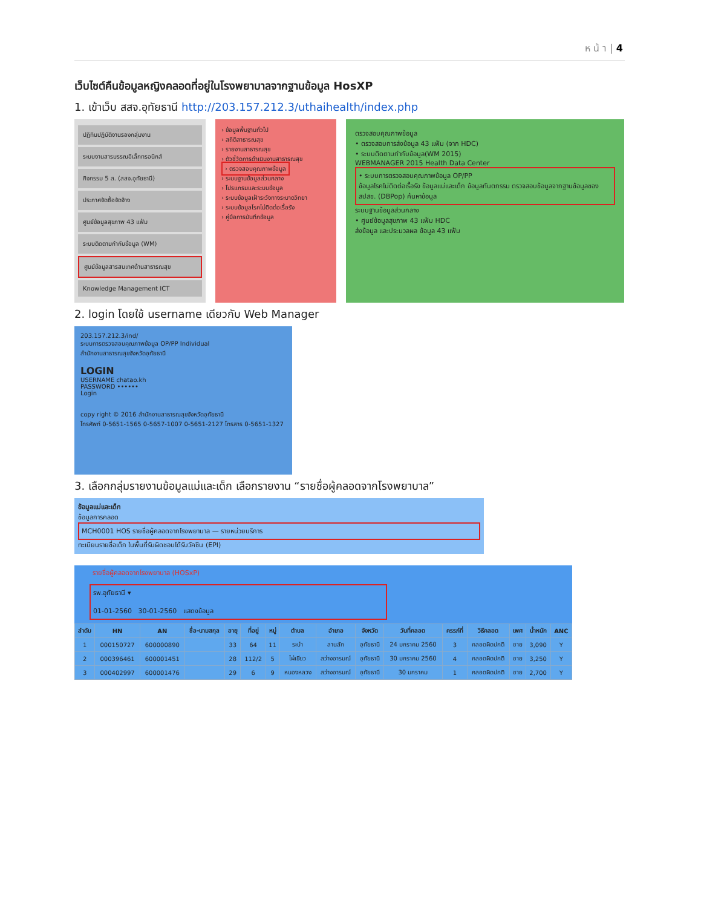ห น้ า | 4
เว็บไซต์คืนข้อมูลหญิงคลอดที่อยู่ในโรงพยาบาลจากฐานข้อมูล HosXP
1. เข้าเว็บ สสจ.อุทัยธานี http://203.157.212.3/uthaihealth/index.php
ปฏิทินปฏิบัติงานรองกลุ่มงาน
ระบบงานสารบรรณอิเล็กทรอนิกส์
กิจกรรม 5 ส. (สสจ.อุทัยธานี)
ประกาศจัดซื้อจัดจ้าง
ศูนย์ข้อมูลสุขภาพ 43 แฟ้ม
ระบบติดตามกำกับข้อมูล (WM)
ศูนย์ข้อมูลสารสนเทศด้านสาธารณสุข
Knowledge Management ICT
› ข้อมูลพื้นฐานทั่วไป
› สถิติสาธารณสุข
› รายงานสาธารณสุข
› ตัวชี้วัดการดำเนินงานสาธารณสุข
› ตรวจสอบคุณภาพข้อมูล
› ระบบฐานข้อมูลส่วนกลาง
› โปรแกรมและระบบข้อมูล
› ระบบข้อมูลเฝ้าระวังทางระบาดวิทยา
› ระบบข้อมูลโรคไม่ติดต่อเรื้อรัง
› คู่มือการบันทึกข้อมูล
ตรวจสอบคุณภาพข้อมูล
• ตรวจสอบการส่งข้อมูล 43 แฟ้ม (จาก HDC)
• ระบบติดตามกำกับข้อมูล(WM 2015)
WEBMANAGER 2015 Health Data Center
• ระบบการตรวจสอบคุณภาพข้อมูล OP/PP
ข้อมูลโรคไม่ติดต่อเรื้อรัง ข้อมูลแม่และเด็ก ข้อมูลทันตกรรม ตรวจสอบข้อมูลจากฐานข้อมูลของ สปสช. (DBPop) ค้นหาข้อมูล
ระบบฐานข้อมูลส่วนกลาง
• ศูนย์ข้อมูลสุขภาพ 43 แฟ้ม HDC
ส่งข้อมูล และประมวลผล ข้อมูล 43 แฟ้ม
2. login โดยใช้ username เดียวกับ Web Manager
203.157.212.3/ind/
ระบบการตรวจสอบคุณภาพข้อมูล OP/PP Individual
สำนักงานสาธารณสุขจังหวัดอุทัยธานี
LOGIN
USERNAME chatao.kh
PASSWORD ••••••
Login
copy right © 2016 สำนักงานสาธารณสุขจังหวัดอุทัยธานี
โทรศัพท์ 0-5651-1565 0-5657-1007 0-5651-2127 โทรสาร 0-5651-1327
3. เลือกกลุ่มรายงานข้อมูลแม่และเด็ก เลือกรายงาน “รายชื่อผู้คลอดจากโรงพยาบาล”
ข้อมูลแม่และเด็ก
ข้อมูลการคลอด
MCH0001 HOS รายชื่อผู้คลอดจากโรงพยาบาล — รายหน่วยบริการ
ทะเบียนรายชื่อเด็ก ในพื้นที่รับผิดชอบได้รับวัคซีน (EPI)
รายชื่อผู้คลอดจากโรงพยาบาล (HOSxP)
รพ.อุทัยธานี ▾
01-01-2560 30-01-2560 แสดงข้อมูล
| ลำดับ | HN | AN | ชื่อ-นามสกุล | อายุ | ที่อยู่ | หมู่ | ตำบล | อำเภอ | จังหวัด | วันที่คลอด | ครรภ์ที่ | วิธีคลอด | เพศ | น้ำหนัก | ANC |
| --- | --- | --- | --- | --- | --- | --- | --- | --- | --- | --- | --- | --- | --- | --- | --- |
| 1 | 000150727 | 600000890 | | 33 | 64 | 11 | ระบำ | ลานสัก | อุทัยธานี | 24 มกราคม 2560 | 3 | คลอดผิดปกติ | ชาย | 3,090 | Y |
| 2 | 000396461 | 600001451 | | 28 | 112/2 | 5 | ไผ่เขียว | สว่างอารมณ์ | อุทัยธานี | 30 มกราคม 2560 | 4 | คลอดผิดปกติ | ชาย | 3,250 | Y |
| 3 | 000402997 | 600001476 | | 29 | 6 | 9 | หนองหลวง | สว่างอารมณ์ | อุทัยธานี | 30 มกราคม | 1 | คลอดผิดปกติ | ชาย | 2,700 | Y |